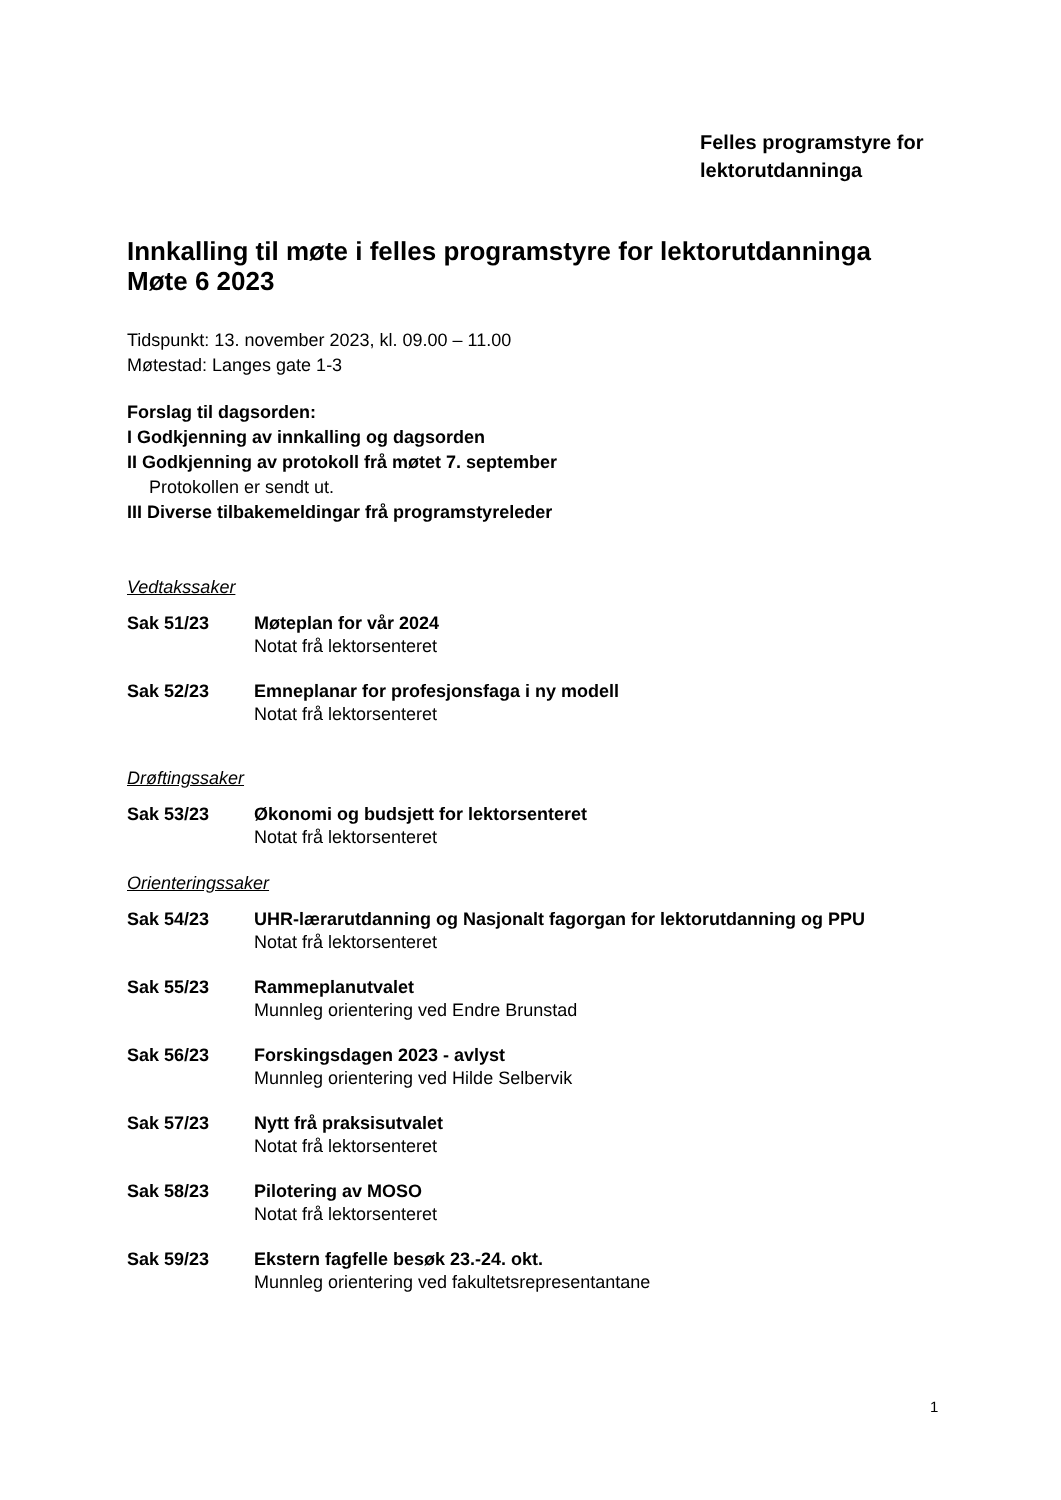Felles programstyre for
lektorutdanninga
Innkalling til møte i felles programstyre for lektorutdanninga
Møte 6 2023
Tidspunkt: 13. november 2023, kl. 09.00 – 11.00
Møtestad: Langes gate 1-3
Forslag til dagsorden:
I Godkjenning av innkalling og dagsorden
II Godkjenning av protokoll frå møtet 7. september
Protokollen er sendt ut.
III Diverse tilbakemeldingar frå programstyreleder
Vedtakssaker
Sak 51/23 Møteplan for vår 2024
Notat frå lektorsenteret
Sak 52/23 Emneplanar for profesjonsfaga i ny modell
Notat frå lektorsenteret
Drøftingssaker
Sak 53/23 Økonomi og budsjett for lektorsenteret
Notat frå lektorsenteret
Orienteringssaker
Sak 54/23 UHR-lærarutdanning og Nasjonalt fagorgan for lektorutdanning og PPU
Notat frå lektorsenteret
Sak 55/23 Rammeplanutvalet
Munnleg orientering ved Endre Brunstad
Sak 56/23 Forskingsdagen 2023 - avlyst
Munnleg orientering ved Hilde Selbervik
Sak 57/23 Nytt frå praksisutvalet
Notat frå lektorsenteret
Sak 58/23 Pilotering av MOSO
Notat frå lektorsenteret
Sak 59/23 Ekstern fagfelle besøk 23.-24. okt.
Munnleg orientering ved fakultetsrepresentantane
1